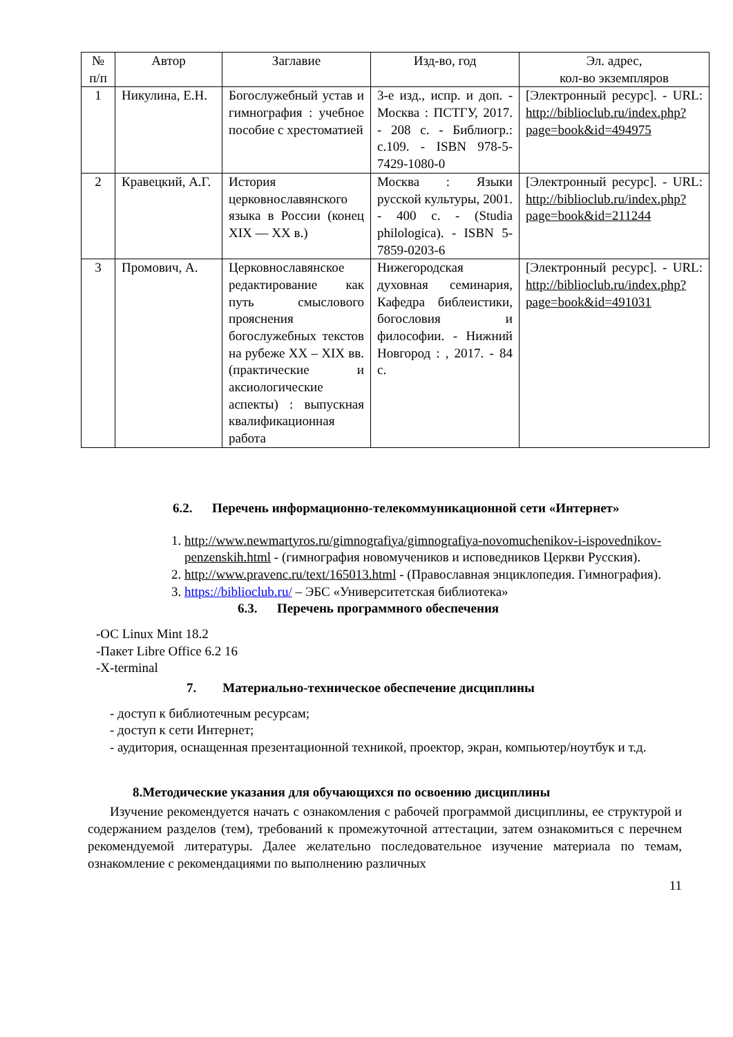| № п/п | Автор | Заглавие | Изд-во, год | Эл. адрес, кол-во экземпляров |
| --- | --- | --- | --- | --- |
| 1 | Никулина, Е.Н. | Богослужебный устав и гимнография : учебное пособие с хрестоматией | 3-е изд., испр. и доп. - Москва : ПСТГУ, 2017. - 208 с. - Библиогр.: с.109. - ISBN 978-5-7429-1080-0 | [Электронный ресурс]. - URL: http://biblioclub.ru/index.php?page=book&id=494975 |
| 2 | Кравецкий, А.Г. | История церковнославянского языка в России (конец XIX — XX в.) | Москва : Языки русской культуры, 2001. - 400 с. - (Studia philologica). - ISBN 5-7859-0203-6 | [Электронный ресурс]. - URL: http://biblioclub.ru/index.php?page=book&id=211244 |
| 3 | Промович, А. | Церковнославянское редактирование как путь смыслового прояснения богослужебных текстов на рубеже XX – XIX вв. (практические и аксиологические аспекты) : выпускная квалификационная работа | Нижегородская духовная семинария, Кафедра библеистики, богословия и философии. - Нижний Новгород : , 2017. - 84 с. | [Электронный ресурс]. - URL: http://biblioclub.ru/index.php?page=book&id=491031 |
6.2. Перечень информационно-телекоммуникационной сети «Интернет»
1. http://www.newmartyros.ru/gimnografiya/gimnografiya-novomuchenikov-i-ispovednikov-penzenskih.html - (гимнография новомучеников и исповедников Церкви Русския).
2. http://www.pravenc.ru/text/165013.html - (Православная энциклопедия. Гимнография).
3. https://biblioclub.ru/ – ЭБС «Университетская библиотека»
6.3. Перечень программного обеспечения
-ОС Linux Mint 18.2
-Пакет Libre Office 6.2 16
-X-terminal
7. Материально-техническое обеспечение дисциплины
- доступ к библиотечным ресурсам;
- доступ к сети Интернет;
- аудитория, оснащенная презентационной техникой, проектор, экран, компьютер/ноутбук и т.д.
8.Методические указания для обучающихся по освоению дисциплины
Изучение рекомендуется начать с ознакомления с рабочей программой дисциплины, ее структурой и содержанием разделов (тем), требований к промежуточной аттестации, затем ознакомиться с перечнем рекомендуемой литературы. Далее желательно последовательное изучение материала по темам, ознакомление с рекомендациями по выполнению различных
11